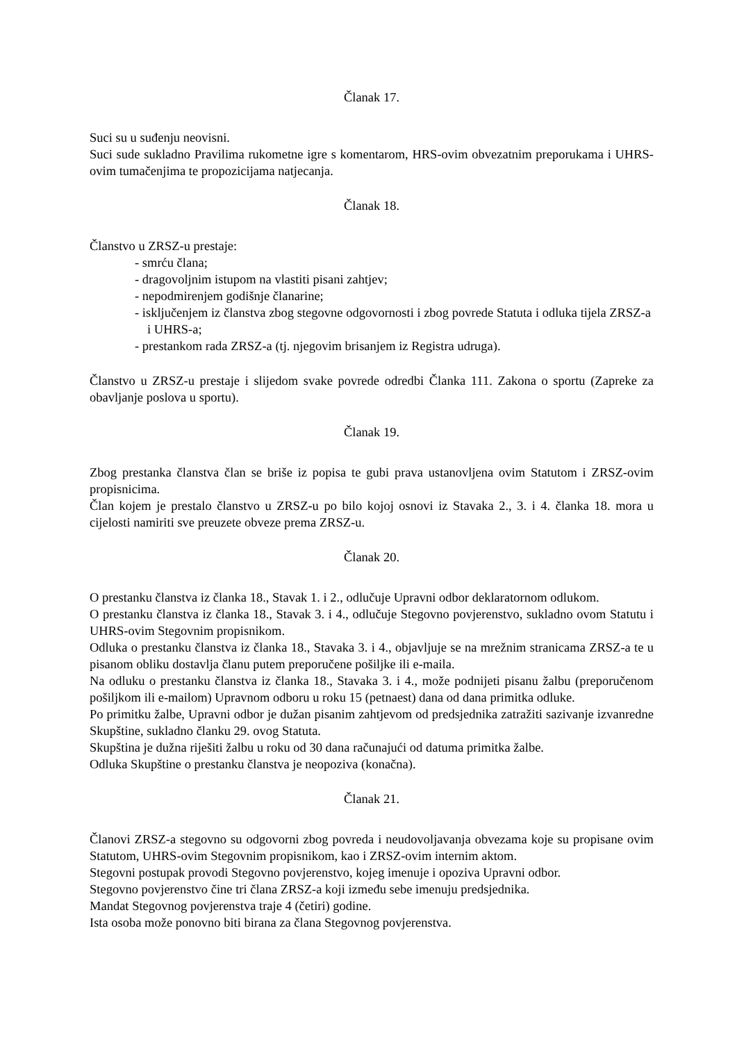Članak 17.
Suci su u suđenju neovisni.
Suci sude sukladno Pravilima rukometne igre s komentarom, HRS-ovim obvezatnim preporukama i UHRS-ovim tumačenjima te propozicijama natjecanja.
Članak 18.
Članstvo u ZRSZ-u prestaje:
- smrću člana;
- dragovoljnim istupom na vlastiti pisani zahtjev;
- nepodmirenjem godišnje članarine;
- isključenjem iz članstva zbog stegovne odgovornosti i zbog povrede Statuta i odluka tijela ZRSZ-a i UHRS-a;
- prestankom rada ZRSZ-a (tj. njegovim brisanjem iz Registra udruga).
Članstvo u ZRSZ-u prestaje i slijedom svake povrede odredbi Članka 111. Zakona o sportu (Zapreke za obavljanje poslova u sportu).
Članak 19.
Zbog prestanka članstva član se briše iz popisa te gubi prava ustanovljena ovim Statutom i ZRSZ-ovim propisnicima.
Član kojem je prestalo članstvo u ZRSZ-u po bilo kojoj osnovi iz Stavaka 2., 3. i 4. članka 18. mora u cijelosti namiriti sve preuzete obveze prema ZRSZ-u.
Članak 20.
O prestanku članstva iz članka 18., Stavak 1. i 2., odlučuje Upravni odbor deklaratornom odlukom.
O prestanku članstva iz članka 18., Stavak 3. i 4., odlučuje Stegovno povjerenstvo, sukladno ovom Statutu i UHRS-ovim Stegovnim propisnikom.
Odluka o prestanku članstva iz članka 18., Stavaka 3. i 4., objavljuje se na mrežnim stranicama ZRSZ-a te u pisanom obliku dostavlja članu putem preporučene pošiljke ili e-maila.
Na odluku o prestanku članstva iz članka 18., Stavaka 3. i 4., može podnijeti pisanu žalbu (preporučenom pošiljkom ili e-mailom) Upravnom odboru u roku 15 (petnaest) dana od dana primitka odluke.
Po primitku žalbe, Upravni odbor je dužan pisanim zahtjevom od predsjednika zatražiti sazivanje izvanredne Skupštine, sukladno članku 29. ovog Statuta.
Skupština je dužna riješiti žalbu u roku od 30 dana računajući od datuma primitka žalbe.
Odluka Skupštine o prestanku članstva je neopoziva (konačna).
Članak 21.
Članovi ZRSZ-a stegovno su odgovorni zbog povreda i neudovoljavanja obvezama koje su propisane ovim Statutom, UHRS-ovim Stegovnim propisnikom, kao i ZRSZ-ovim internim aktom.
Stegovni postupak provodi Stegovno povjerenstvo, kojeg imenuje i opoziva Upravni odbor.
Stegovno povjerenstvo čine tri člana ZRSZ-a koji između sebe imenuju predsjednika.
Mandat Stegovnog povjerenstva traje 4 (četiri) godine.
Ista osoba može ponovno biti birana za člana Stegovnog povjerenstva.